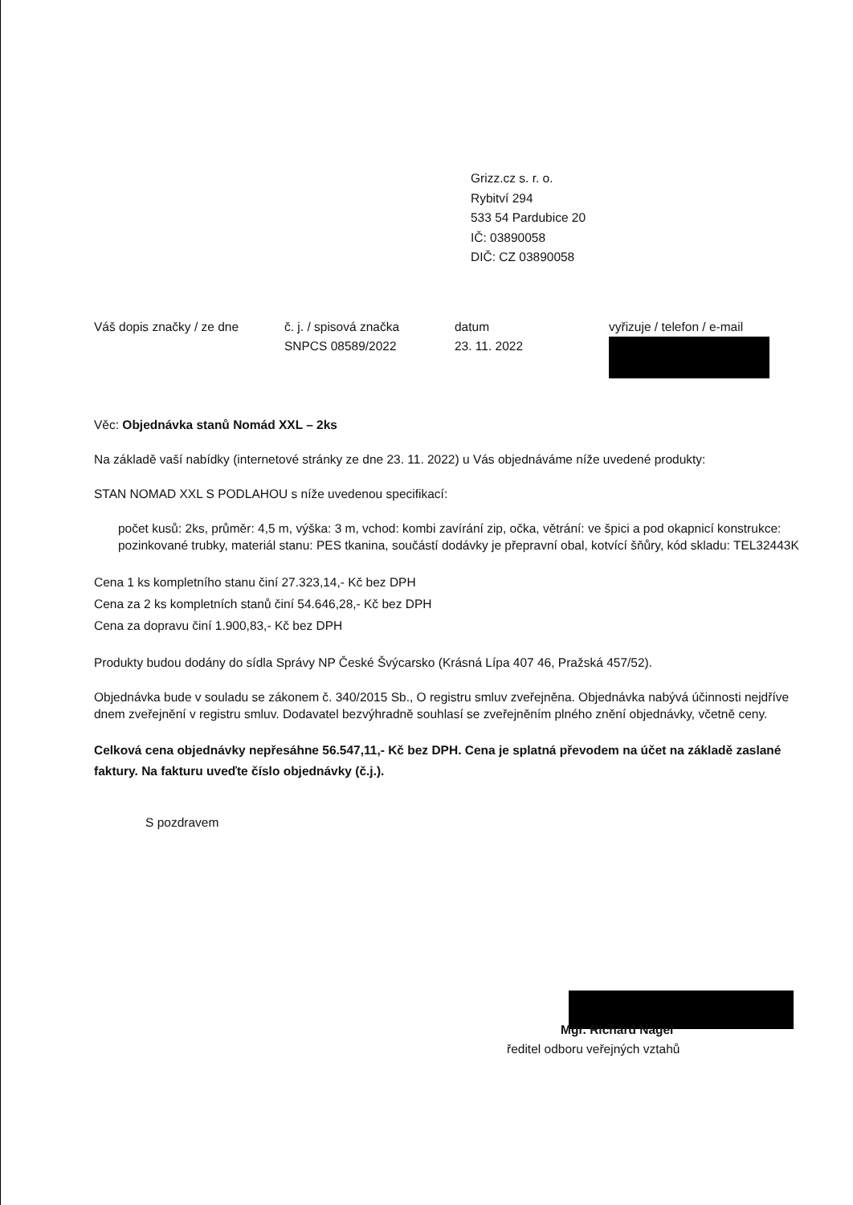Grizz.cz s. r. o.
Rybitví 294
533 54 Pardubice 20
IČ: 03890058
DIČ: CZ 03890058
| Váš dopis značky / ze dne | č. j. / spisová značka SNPCS 08589/2022 | datum 23. 11. 2022 | vyřizuje / telefon / e-mail |
Věc: Objednávka stanů Nomád XXL – 2ks
Na základě vaší nabídky (internetové stránky ze dne 23. 11. 2022) u Vás objednáváme níže uvedené produkty:
STAN NOMAD XXL S PODLAHOU s níže uvedenou specifikací:
počet kusů: 2ks, průměr: 4,5 m, výška: 3 m, vchod: kombi zavírání zip, očka, větrání: ve špici a pod okapnicí konstrukce: pozinkované trubky, materiál stanu: PES tkanina, součástí dodávky je přepravní obal, kotvící šňůry, kód skladu: TEL32443K
Cena 1 ks kompletního stanu činí 27.323,14,- Kč bez DPH
Cena za 2 ks kompletních stanů činí 54.646,28,- Kč bez DPH
Cena za dopravu činí 1.900,83,- Kč bez DPH
Produkty budou dodány do sídla Správy NP České Švýcarsko (Krásná Lípa 407 46, Pražská 457/52).
Objednávka bude v souladu se zákonem č. 340/2015 Sb., O registru smluv zveřejněna. Objednávka nabývá účinnosti nejdříve dnem zveřejnění v registru smluv. Dodavatel bezvýhradně souhlasí se zveřejněním plného znění objednávky, včetně ceny.
Celková cena objednávky nepřesáhne 56.547,11,- Kč bez DPH. Cena je splatná převodem na účet na základě zaslané faktury. Na fakturu uveďte číslo objednávky (č.j.).
S pozdravem
Mgr. Richard Nagel
ředitel odboru veřejných vztahů